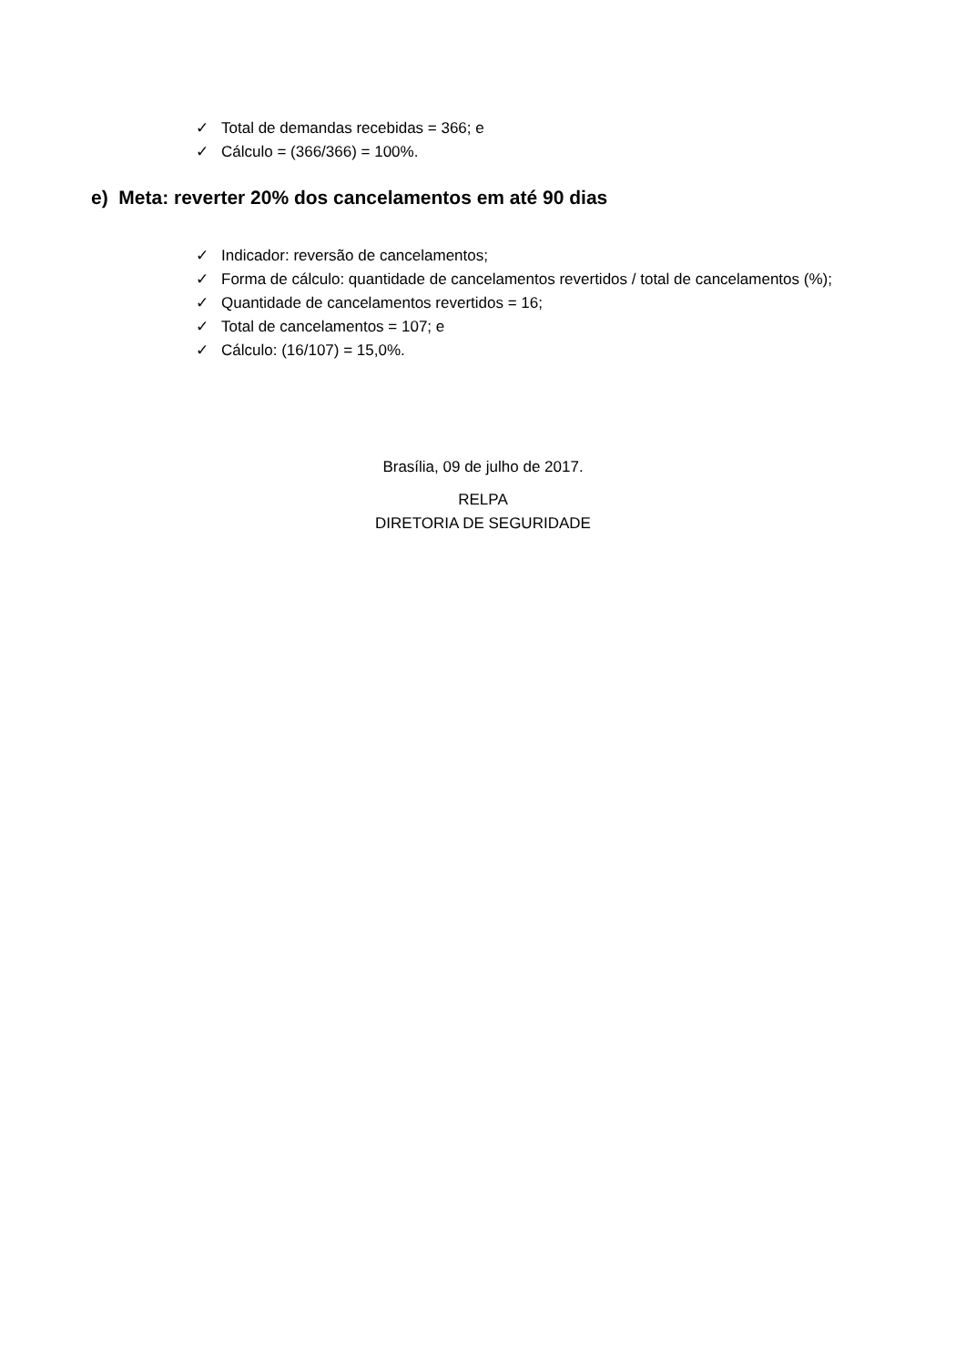✓ Total de demandas recebidas = 366; e
✓ Cálculo = (366/366) = 100%.
e) Meta: reverter 20% dos cancelamentos em até 90 dias
✓ Indicador: reversão de cancelamentos;
✓ Forma de cálculo: quantidade de cancelamentos revertidos / total de cancelamentos (%);
✓ Quantidade de cancelamentos revertidos = 16;
✓ Total de cancelamentos = 107; e
✓ Cálculo: (16/107) = 15,0%.
Brasília, 09 de julho de 2017.
RELPA
DIRETORIA DE SEGURIDADE